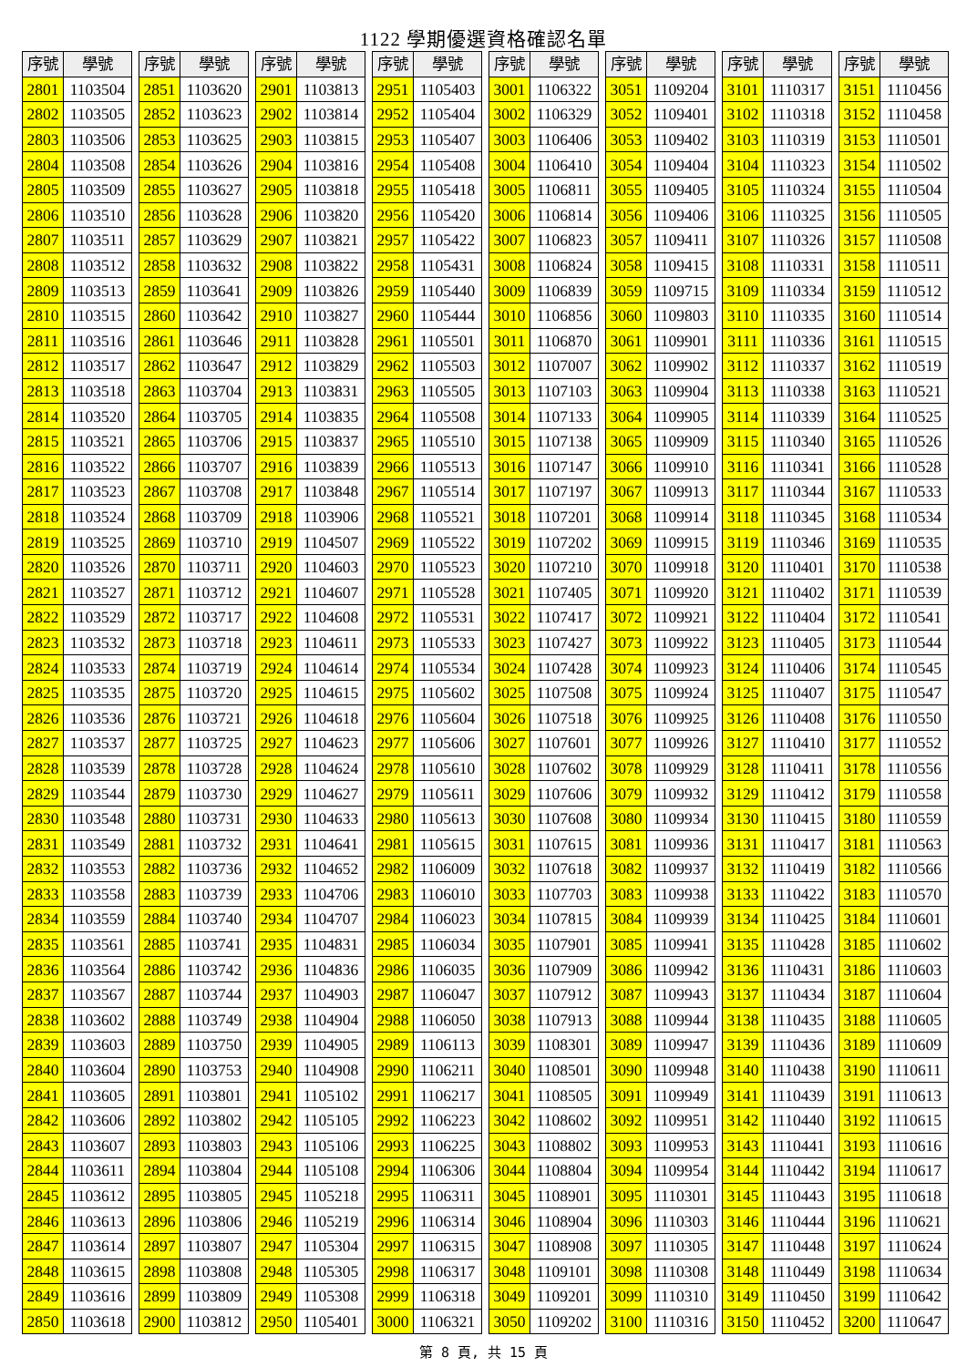1122 學期優選資格確認名單
| 序號 | 學號 |
| --- | --- |
| 2801 | 1103504 |
| 2802 | 1103505 |
| 2803 | 1103506 |
| 2804 | 1103508 |
| 2805 | 1103509 |
| 2806 | 1103510 |
| 2807 | 1103511 |
| 2808 | 1103512 |
| 2809 | 1103513 |
| 2810 | 1103515 |
| 2811 | 1103516 |
| 2812 | 1103517 |
| 2813 | 1103518 |
| 2814 | 1103520 |
| 2815 | 1103521 |
| 2816 | 1103522 |
| 2817 | 1103523 |
| 2818 | 1103524 |
| 2819 | 1103525 |
| 2820 | 1103526 |
| 2821 | 1103527 |
| 2822 | 1103529 |
| 2823 | 1103532 |
| 2824 | 1103533 |
| 2825 | 1103535 |
| 2826 | 1103536 |
| 2827 | 1103537 |
| 2828 | 1103539 |
| 2829 | 1103544 |
| 2830 | 1103548 |
| 2831 | 1103549 |
| 2832 | 1103553 |
| 2833 | 1103558 |
| 2834 | 1103559 |
| 2835 | 1103561 |
| 2836 | 1103564 |
| 2837 | 1103567 |
| 2838 | 1103602 |
| 2839 | 1103603 |
| 2840 | 1103604 |
| 2841 | 1103605 |
| 2842 | 1103606 |
| 2843 | 1103607 |
| 2844 | 1103611 |
| 2845 | 1103612 |
| 2846 | 1103613 |
| 2847 | 1103614 |
| 2848 | 1103615 |
| 2849 | 1103616 |
| 2850 | 1103618 |
| 序號 | 學號 |
| --- | --- |
| 2851 | 1103620 |
| 2852 | 1103623 |
| 2853 | 1103625 |
| 2854 | 1103626 |
| 2855 | 1103627 |
| 2856 | 1103628 |
| 2857 | 1103629 |
| 2858 | 1103632 |
| 2859 | 1103641 |
| 2860 | 1103642 |
| 2861 | 1103646 |
| 2862 | 1103647 |
| 2863 | 1103704 |
| 2864 | 1103705 |
| 2865 | 1103706 |
| 2866 | 1103707 |
| 2867 | 1103708 |
| 2868 | 1103709 |
| 2869 | 1103710 |
| 2870 | 1103711 |
| 2871 | 1103712 |
| 2872 | 1103717 |
| 2873 | 1103718 |
| 2874 | 1103719 |
| 2875 | 1103720 |
| 2876 | 1103721 |
| 2877 | 1103725 |
| 2878 | 1103728 |
| 2879 | 1103730 |
| 2880 | 1103731 |
| 2881 | 1103732 |
| 2882 | 1103736 |
| 2883 | 1103739 |
| 2884 | 1103740 |
| 2885 | 1103741 |
| 2886 | 1103742 |
| 2887 | 1103744 |
| 2888 | 1103749 |
| 2889 | 1103750 |
| 2890 | 1103753 |
| 2891 | 1103801 |
| 2892 | 1103802 |
| 2893 | 1103803 |
| 2894 | 1103804 |
| 2895 | 1103805 |
| 2896 | 1103806 |
| 2897 | 1103807 |
| 2898 | 1103808 |
| 2899 | 1103809 |
| 2900 | 1103812 |
| 序號 | 學號 |
| --- | --- |
| 2901 | 1103813 |
| 2902 | 1103814 |
| 2903 | 1103815 |
| 2904 | 1103816 |
| 2905 | 1103818 |
| 2906 | 1103820 |
| 2907 | 1103821 |
| 2908 | 1103822 |
| 2909 | 1103826 |
| 2910 | 1103827 |
| 2911 | 1103828 |
| 2912 | 1103829 |
| 2913 | 1103831 |
| 2914 | 1103835 |
| 2915 | 1103837 |
| 2916 | 1103839 |
| 2917 | 1103848 |
| 2918 | 1103906 |
| 2919 | 1104507 |
| 2920 | 1104603 |
| 2921 | 1104607 |
| 2922 | 1104608 |
| 2923 | 1104611 |
| 2924 | 1104614 |
| 2925 | 1104615 |
| 2926 | 1104618 |
| 2927 | 1104623 |
| 2928 | 1104624 |
| 2929 | 1104627 |
| 2930 | 1104633 |
| 2931 | 1104641 |
| 2932 | 1104652 |
| 2933 | 1104706 |
| 2934 | 1104707 |
| 2935 | 1104831 |
| 2936 | 1104836 |
| 2937 | 1104903 |
| 2938 | 1104904 |
| 2939 | 1104905 |
| 2940 | 1104908 |
| 2941 | 1105102 |
| 2942 | 1105105 |
| 2943 | 1105106 |
| 2944 | 1105108 |
| 2945 | 1105218 |
| 2946 | 1105219 |
| 2947 | 1105304 |
| 2948 | 1105305 |
| 2949 | 1105308 |
| 2950 | 1105401 |
| 序號 | 學號 |
| --- | --- |
| 2951 | 1105403 |
| 2952 | 1105404 |
| 2953 | 1105407 |
| 2954 | 1105408 |
| 2955 | 1105418 |
| 2956 | 1105420 |
| 2957 | 1105422 |
| 2958 | 1105431 |
| 2959 | 1105440 |
| 2960 | 1105444 |
| 2961 | 1105501 |
| 2962 | 1105503 |
| 2963 | 1105505 |
| 2964 | 1105508 |
| 2965 | 1105510 |
| 2966 | 1105513 |
| 2967 | 1105514 |
| 2968 | 1105521 |
| 2969 | 1105522 |
| 2970 | 1105523 |
| 2971 | 1105528 |
| 2972 | 1105531 |
| 2973 | 1105533 |
| 2974 | 1105534 |
| 2975 | 1105602 |
| 2976 | 1105604 |
| 2977 | 1105606 |
| 2978 | 1105610 |
| 2979 | 1105611 |
| 2980 | 1105613 |
| 2981 | 1105615 |
| 2982 | 1106009 |
| 2983 | 1106010 |
| 2984 | 1106023 |
| 2985 | 1106034 |
| 2986 | 1106035 |
| 2987 | 1106047 |
| 2988 | 1106050 |
| 2989 | 1106113 |
| 2990 | 1106211 |
| 2991 | 1106217 |
| 2992 | 1106223 |
| 2993 | 1106225 |
| 2994 | 1106306 |
| 2995 | 1106311 |
| 2996 | 1106314 |
| 2997 | 1106315 |
| 2998 | 1106317 |
| 2999 | 1106318 |
| 3000 | 1106321 |
| 序號 | 學號 |
| --- | --- |
| 3001 | 1106322 |
| 3002 | 1106329 |
| 3003 | 1106406 |
| 3004 | 1106410 |
| 3005 | 1106811 |
| 3006 | 1106814 |
| 3007 | 1106823 |
| 3008 | 1106824 |
| 3009 | 1106839 |
| 3010 | 1106856 |
| 3011 | 1106870 |
| 3012 | 1107007 |
| 3013 | 1107103 |
| 3014 | 1107133 |
| 3015 | 1107138 |
| 3016 | 1107147 |
| 3017 | 1107197 |
| 3018 | 1107201 |
| 3019 | 1107202 |
| 3020 | 1107210 |
| 3021 | 1107405 |
| 3022 | 1107417 |
| 3023 | 1107427 |
| 3024 | 1107428 |
| 3025 | 1107508 |
| 3026 | 1107518 |
| 3027 | 1107601 |
| 3028 | 1107602 |
| 3029 | 1107606 |
| 3030 | 1107608 |
| 3031 | 1107615 |
| 3032 | 1107618 |
| 3033 | 1107703 |
| 3034 | 1107815 |
| 3035 | 1107901 |
| 3036 | 1107909 |
| 3037 | 1107912 |
| 3038 | 1107913 |
| 3039 | 1108301 |
| 3040 | 1108501 |
| 3041 | 1108505 |
| 3042 | 1108602 |
| 3043 | 1108802 |
| 3044 | 1108804 |
| 3045 | 1108901 |
| 3046 | 1108904 |
| 3047 | 1108908 |
| 3048 | 1109101 |
| 3049 | 1109201 |
| 3050 | 1109202 |
| 序號 | 學號 |
| --- | --- |
| 3051 | 1109204 |
| 3052 | 1109401 |
| 3053 | 1109402 |
| 3054 | 1109404 |
| 3055 | 1109405 |
| 3056 | 1109406 |
| 3057 | 1109411 |
| 3058 | 1109415 |
| 3059 | 1109715 |
| 3060 | 1109803 |
| 3061 | 1109901 |
| 3062 | 1109902 |
| 3063 | 1109904 |
| 3064 | 1109905 |
| 3065 | 1109909 |
| 3066 | 1109910 |
| 3067 | 1109913 |
| 3068 | 1109914 |
| 3069 | 1109915 |
| 3070 | 1109918 |
| 3071 | 1109920 |
| 3072 | 1109921 |
| 3073 | 1109922 |
| 3074 | 1109923 |
| 3075 | 1109924 |
| 3076 | 1109925 |
| 3077 | 1109926 |
| 3078 | 1109929 |
| 3079 | 1109932 |
| 3080 | 1109934 |
| 3081 | 1109936 |
| 3082 | 1109937 |
| 3083 | 1109938 |
| 3084 | 1109939 |
| 3085 | 1109941 |
| 3086 | 1109942 |
| 3087 | 1109943 |
| 3088 | 1109944 |
| 3089 | 1109947 |
| 3090 | 1109948 |
| 3091 | 1109949 |
| 3092 | 1109951 |
| 3093 | 1109953 |
| 3094 | 1109954 |
| 3095 | 1110301 |
| 3096 | 1110303 |
| 3097 | 1110305 |
| 3098 | 1110308 |
| 3099 | 1110310 |
| 3100 | 1110316 |
| 序號 | 學號 |
| --- | --- |
| 3101 | 1110317 |
| 3102 | 1110318 |
| 3103 | 1110319 |
| 3104 | 1110323 |
| 3105 | 1110324 |
| 3106 | 1110325 |
| 3107 | 1110326 |
| 3108 | 1110331 |
| 3109 | 1110334 |
| 3110 | 1110335 |
| 3111 | 1110336 |
| 3112 | 1110337 |
| 3113 | 1110338 |
| 3114 | 1110339 |
| 3115 | 1110340 |
| 3116 | 1110341 |
| 3117 | 1110344 |
| 3118 | 1110345 |
| 3119 | 1110346 |
| 3120 | 1110401 |
| 3121 | 1110402 |
| 3122 | 1110404 |
| 3123 | 1110405 |
| 3124 | 1110406 |
| 3125 | 1110407 |
| 3126 | 1110408 |
| 3127 | 1110410 |
| 3128 | 1110411 |
| 3129 | 1110412 |
| 3130 | 1110415 |
| 3131 | 1110417 |
| 3132 | 1110419 |
| 3133 | 1110422 |
| 3134 | 1110425 |
| 3135 | 1110428 |
| 3136 | 1110431 |
| 3137 | 1110434 |
| 3138 | 1110435 |
| 3139 | 1110436 |
| 3140 | 1110438 |
| 3141 | 1110439 |
| 3142 | 1110440 |
| 3143 | 1110441 |
| 3144 | 1110442 |
| 3145 | 1110443 |
| 3146 | 1110444 |
| 3147 | 1110448 |
| 3148 | 1110449 |
| 3149 | 1110450 |
| 3150 | 1110452 |
| 序號 | 學號 |
| --- | --- |
| 3151 | 1110456 |
| 3152 | 1110458 |
| 3153 | 1110501 |
| 3154 | 1110502 |
| 3155 | 1110504 |
| 3156 | 1110505 |
| 3157 | 1110508 |
| 3158 | 1110511 |
| 3159 | 1110512 |
| 3160 | 1110514 |
| 3161 | 1110515 |
| 3162 | 1110519 |
| 3163 | 1110521 |
| 3164 | 1110525 |
| 3165 | 1110526 |
| 3166 | 1110528 |
| 3167 | 1110533 |
| 3168 | 1110534 |
| 3169 | 1110535 |
| 3170 | 1110538 |
| 3171 | 1110539 |
| 3172 | 1110541 |
| 3173 | 1110544 |
| 3174 | 1110545 |
| 3175 | 1110547 |
| 3176 | 1110550 |
| 3177 | 1110552 |
| 3178 | 1110556 |
| 3179 | 1110558 |
| 3180 | 1110559 |
| 3181 | 1110563 |
| 3182 | 1110566 |
| 3183 | 1110570 |
| 3184 | 1110601 |
| 3185 | 1110602 |
| 3186 | 1110603 |
| 3187 | 1110604 |
| 3188 | 1110605 |
| 3189 | 1110609 |
| 3190 | 1110611 |
| 3191 | 1110613 |
| 3192 | 1110615 |
| 3193 | 1110616 |
| 3194 | 1110617 |
| 3195 | 1110618 |
| 3196 | 1110621 |
| 3197 | 1110624 |
| 3198 | 1110634 |
| 3199 | 1110642 |
| 3200 | 1110647 |
第 8 頁, 共 15 頁